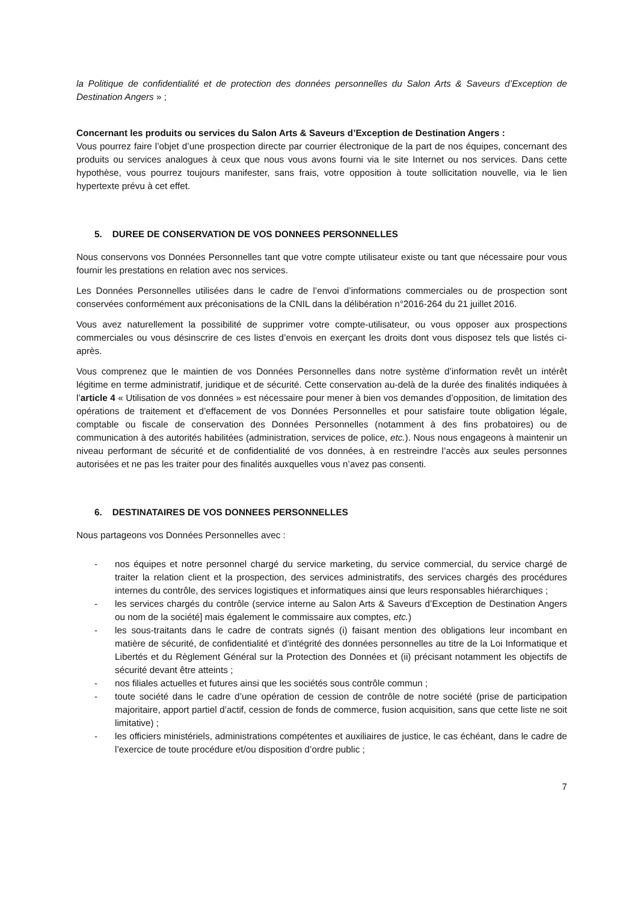la Politique de confidentialité et de protection des données personnelles du Salon Arts & Saveurs d’Exception de Destination Angers » ;
Concernant les produits ou services du Salon Arts & Saveurs d’Exception de Destination Angers :
Vous pourrez faire l’objet d’une prospection directe par courrier électronique de la part de nos équipes, concernant des produits ou services analogues à ceux que nous vous avons fourni via le site Internet ou nos services. Dans cette hypothèse, vous pourrez toujours manifester, sans frais, votre opposition à toute sollicitation nouvelle, via le lien hypertexte prévu à cet effet.
5. DUREE DE CONSERVATION DE VOS DONNEES PERSONNELLES
Nous conservons vos Données Personnelles tant que votre compte utilisateur existe ou tant que nécessaire pour vous fournir les prestations en relation avec nos services.
Les Données Personnelles utilisées dans le cadre de l’envoi d’informations commerciales ou de prospection sont conservées conformément aux préconisations de la CNIL dans la délibération n°2016-264 du 21 juillet 2016.
Vous avez naturellement la possibilité de supprimer votre compte-utilisateur, ou vous opposer aux prospections commerciales ou vous désinscrire de ces listes d’envois en exerçant les droits dont vous disposez tels que listés ci-après.
Vous comprenez que le maintien de vos Données Personnelles dans notre système d’information revêt un intérêt légitime en terme administratif, juridique et de sécurité. Cette conservation au-delà de la durée des finalités indiquées à l’article 4 « Utilisation de vos données » est nécessaire pour mener à bien vos demandes d’opposition, de limitation des opérations de traitement et d’effacement de vos Données Personnelles et pour satisfaire toute obligation légale, comptable ou fiscale de conservation des Données Personnelles (notamment à des fins probatoires) ou de communication à des autorités habilitées (administration, services de police, etc.). Nous nous engageons à maintenir un niveau performant de sécurité et de confidentialité de vos données, à en restreindre l’accès aux seules personnes autorisées et ne pas les traiter pour des finalités auxquelles vous n’avez pas consenti.
6. DESTINATAIRES DE VOS DONNEES PERSONNELLES
Nous partageons vos Données Personnelles avec :
- nos équipes et notre personnel chargé du service marketing, du service commercial, du service chargé de traiter la relation client et la prospection, des services administratifs, des services chargés des procédures internes du contrôle, des services logistiques et informatiques ainsi que leurs responsables hiérarchiques ;
- les services chargés du contrôle (service interne au Salon Arts & Saveurs d’Exception de Destination Angers ou nom de la société] mais également le commissaire aux comptes, etc.)
- les sous-traitants dans le cadre de contrats signés (i) faisant mention des obligations leur incombant en matière de sécurité, de confidentialité et d’intégrité des données personnelles au titre de la Loi Informatique et Libertés et du Règlement Général sur la Protection des Données et (ii) précisant notamment les objectifs de sécurité devant être atteints ;
- nos filiales actuelles et futures ainsi que les sociétés sous contrôle commun ;
- toute société dans le cadre d’une opération de cession de contrôle de notre société (prise de participation majoritaire, apport partiel d’actif, cession de fonds de commerce, fusion acquisition, sans que cette liste ne soit limitative) ;
- les officiers ministériels, administrations compétentes et auxiliaires de justice, le cas échéant, dans le cadre de l’exercice de toute procédure et/ou disposition d’ordre public ;
7